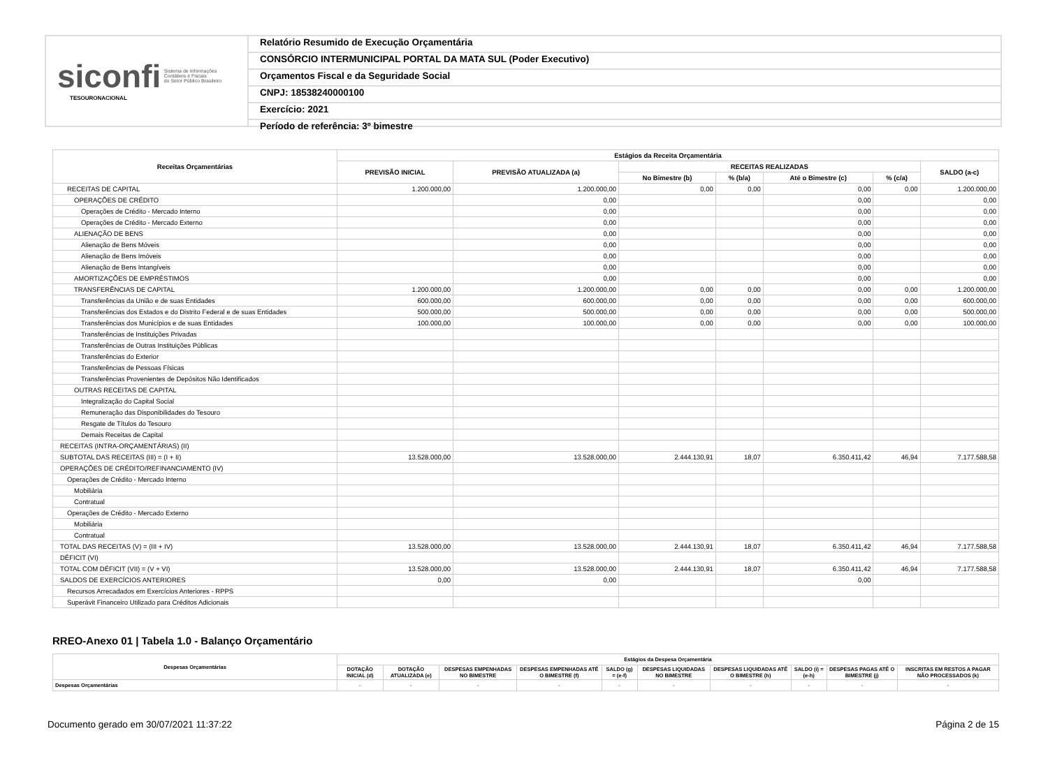siconfi Sistema de Informações
Contábeis e Fiscais
do Setor Público Brasileiro
TESOURONACIONAL
Relatório Resumido de Execução Orçamentária
CONSÓRCIO INTERMUNICIPAL PORTAL DA MATA SUL (Poder Executivo)
Orçamentos Fiscal e da Seguridade Social
CNPJ: 18538240000100
Exercício: 2021
Período de referência: 3º bimestre
| Receitas Orçamentárias | Estágios da Receita Orçamentária | | | | | | |
| --- | --- | --- | --- | --- | --- | --- | --- |
| | PREVISÃO INICIAL | PREVISÃO ATUALIZADA (a) | RECEITAS REALIZADAS | | | | SALDO (a-c) |
| | | | No Bimestre (b) | % (b/a) | Até o Bimestre (c) | % (c/a) | |
| RECEITAS DE CAPITAL | 1.200.000,00 | 1.200.000,00 | 0,00 | 0,00 | 0,00 | 0,00 | 1.200.000,00 |
| OPERAÇÕES DE CRÉDITO | | 0,00 | | | 0,00 | | 0,00 |
| Operações de Crédito - Mercado Interno | | 0,00 | | | 0,00 | | 0,00 |
| Operações de Crédito - Mercado Externo | | 0,00 | | | 0,00 | | 0,00 |
| ALIENAÇÃO DE BENS | | 0,00 | | | 0,00 | | 0,00 |
| Alienação de Bens Móveis | | 0,00 | | | 0,00 | | 0,00 |
| Alienação de Bens Imóveis | | 0,00 | | | 0,00 | | 0,00 |
| Alienação de Bens Intangíveis | | 0,00 | | | 0,00 | | 0,00 |
| AMORTIZAÇÕES DE EMPRÉSTIMOS | | 0,00 | | | 0,00 | | 0,00 |
| TRANSFERÊNCIAS DE CAPITAL | 1.200.000,00 | 1.200.000,00 | 0,00 | 0,00 | 0,00 | 0,00 | 1.200.000,00 |
| Transferências da União e de suas Entidades | 600.000,00 | 600.000,00 | 0,00 | 0,00 | 0,00 | 0,00 | 600.000,00 |
| Transferências dos Estados e do Distrito Federal e de suas Entidades | 500.000,00 | 500.000,00 | 0,00 | 0,00 | 0,00 | 0,00 | 500.000,00 |
| Transferências dos Municípios e de suas Entidades | 100.000,00 | 100.000,00 | 0,00 | 0,00 | 0,00 | 0,00 | 100.000,00 |
| Transferências de Instituições Privadas | | | | | | | |
| Transferências de Outras Instituições Públicas | | | | | | | |
| Transferências do Exterior | | | | | | | |
| Transferências de Pessoas Físicas | | | | | | | |
| Transferências Provenientes de Depósitos Não Identificados | | | | | | | |
| OUTRAS RECEITAS DE CAPITAL | | | | | | | |
| Integralização do Capital Social | | | | | | | |
| Remuneração das Disponibilidades do Tesouro | | | | | | | |
| Resgate de Títulos do Tesouro | | | | | | | |
| Demais Receitas de Capital | | | | | | | |
| RECEITAS (INTRA-ORÇAMENTÁRIAS) (II) | | | | | | | |
| SUBTOTAL DAS RECEITAS (III) = (I + II) | 13.528.000,00 | 13.528.000,00 | 2.444.130,91 | 18,07 | 6.350.411,42 | 46,94 | 7.177.588,58 |
| OPERAÇÕES DE CRÉDITO/REFINANCIAMENTO (IV) | | | | | | | |
| Operações de Crédito - Mercado Interno | | | | | | | |
| Mobiliária | | | | | | | |
| Contratual | | | | | | | |
| Operações de Crédito - Mercado Externo | | | | | | | |
| Mobiliária | | | | | | | |
| Contratual | | | | | | | |
| TOTAL DAS RECEITAS (V) = (III + IV) | 13.528.000,00 | 13.528.000,00 | 2.444.130,91 | 18,07 | 6.350.411,42 | 46,94 | 7.177.588,58 |
| DÉFICIT (VI) | | | | | | | |
| TOTAL COM DÉFICIT (VII) = (V + VI) | 13.528.000,00 | 13.528.000,00 | 2.444.130,91 | 18,07 | 6.350.411,42 | 46,94 | 7.177.588,58 |
| SALDOS DE EXERCÍCIOS ANTERIORES | 0,00 | 0,00 | | | 0,00 | | |
| Recursos Arrecadados em Exercícios Anteriores - RPPS | | | | | | | |
| Superávit Financeiro Utilizado para Créditos Adicionais | | | | | | | |
RREO-Anexo 01 | Tabela 1.0 - Balanço Orçamentário
| Despesas Orçamentárias | Estágios da Despesa Orçamentária | | | | | | | | | |
| --- | --- | --- | --- | --- | --- | --- | --- | --- | --- | --- |
| | DOTAÇÃO INICIAL (d) | DOTAÇÃO ATUALIZADA (e) | DESPESAS EMPENHADAS NO BIMESTRE | DESPESAS EMPENHADAS ATÉ O BIMESTRE (f) | SALDO (g) = (e-f) | DESPESAS LIQUIDADAS NO BIMESTRE | DESPESAS LIQUIDADAS ATÉ O BIMESTRE (h) | SALDO (i) = (e-h) | DESPESAS PAGAS ATÉ O BIMESTRE (j) | INSCRITAS EM RESTOS A PAGAR NÃO PROCESSADOS (k) |
| Despesas Orçamentárias | - | - | - | - | - | - | - | - | - | - |
Documento gerado em 30/07/2021 11:37:22 Página 2 de 15